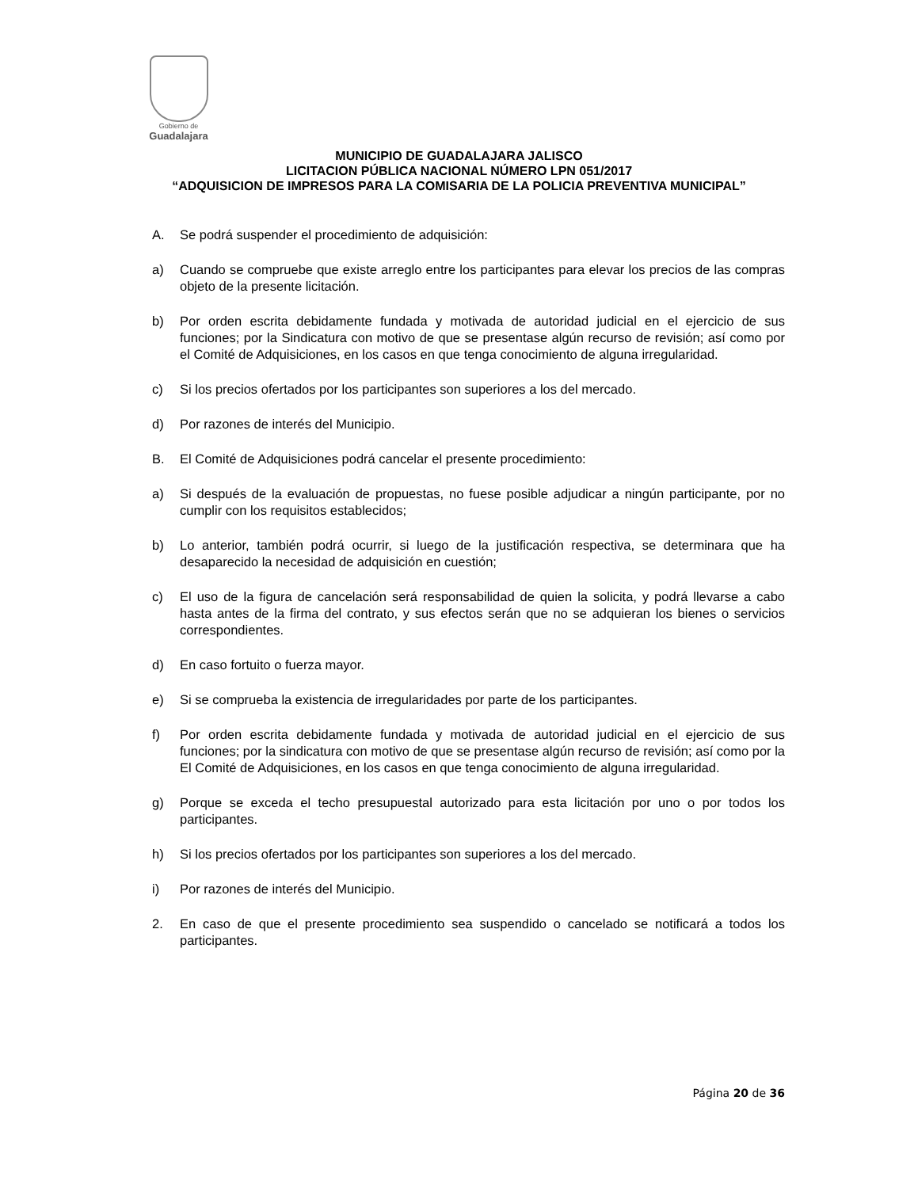Gobierno de
Guadalajara
MUNICIPIO DE GUADALAJARA JALISCO
LICITACION PÚBLICA NACIONAL NÚMERO LPN 051/2017
“ADQUISICION DE IMPRESOS PARA LA COMISARIA DE LA POLICIA PREVENTIVA MUNICIPAL”
A. Se podrá suspender el procedimiento de adquisición:
a) Cuando se compruebe que existe arreglo entre los participantes para elevar los precios de las compras objeto de la presente licitación.
b) Por orden escrita debidamente fundada y motivada de autoridad judicial en el ejercicio de sus funciones; por la Sindicatura con motivo de que se presentase algún recurso de revisión; así como por el Comité de Adquisiciones, en los casos en que tenga conocimiento de alguna irregularidad.
c) Si los precios ofertados por los participantes son superiores a los del mercado.
d) Por razones de interés del Municipio.
B. El Comité de Adquisiciones podrá cancelar el presente procedimiento:
a) Si después de la evaluación de propuestas, no fuese posible adjudicar a ningún participante, por no cumplir con los requisitos establecidos;
b) Lo anterior, también podrá ocurrir, si luego de la justificación respectiva, se determinara que ha desaparecido la necesidad de adquisición en cuestión;
c) El uso de la figura de cancelación será responsabilidad de quien la solicita, y podrá llevarse a cabo hasta antes de la firma del contrato, y sus efectos serán que no se adquieran los bienes o servicios correspondientes.
d) En caso fortuito o fuerza mayor.
e) Si se comprueba la existencia de irregularidades por parte de los participantes.
f) Por orden escrita debidamente fundada y motivada de autoridad judicial en el ejercicio de sus funciones; por la sindicatura con motivo de que se presentase algún recurso de revisión; así como por la El Comité de Adquisiciones, en los casos en que tenga conocimiento de alguna irregularidad.
g) Porque se exceda el techo presupuestal autorizado para esta licitación por uno o por todos los participantes.
h) Si los precios ofertados por los participantes son superiores a los del mercado.
i) Por razones de interés del Municipio.
2. En caso de que el presente procedimiento sea suspendido o cancelado se notificará a todos los participantes.
Página 20 de 36